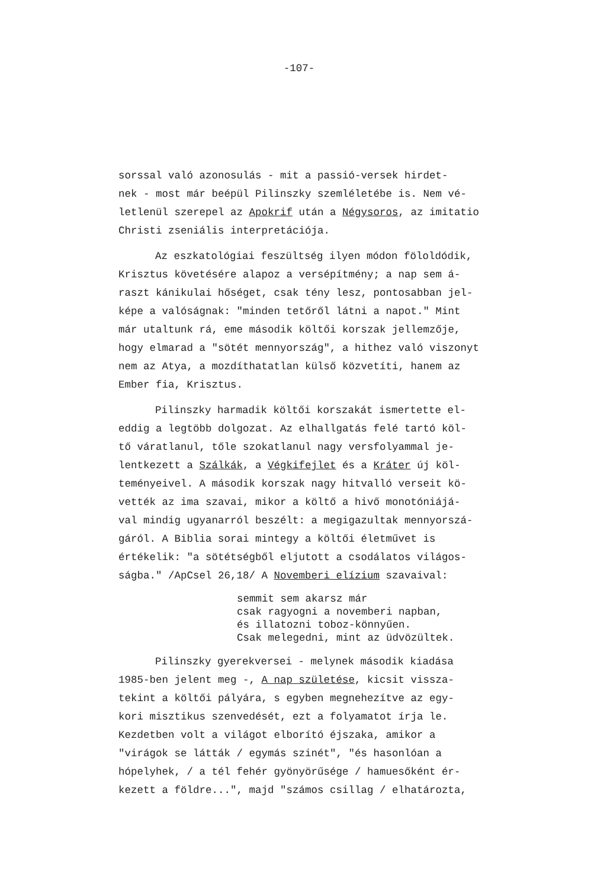-107-
sorssal való azonosulás - mit a passió-versek hirdet-
nek - most már beépül Pilinszky szemléletébe is. Nem vé-
letlenül szerepel az Apokrif után a Négysoros, az imitatio
Christi zseniális interpretációja.
Az eszkatológiai feszültség ilyen módon föloldódik,
Krisztus követésére alapoz a versépítmény; a nap sem á-
raszt kánikulai hőséget, csak tény lesz, pontosabban jel-
képe a valóságnak: "minden tetőről látni a napot." Mint
már utaltunk rá, eme második költői korszak jellemzője,
hogy elmarad a "sötét mennyország", a hithez való viszonyt
nem az Atya, a mozdíthatatlan külső közvetíti, hanem az
Ember fia, Krisztus.
Pilinszky harmadik költői korszakát ismertette el-
eddig a legtöbb dolgozat. Az elhallgatás felé tartó köl-
tő váratlanul, tőle szokatlanul nagy versfolyammal je-
lentkezett a Szálkák, a Végkifejlet és a Kráter új köl-
teményeivel. A második korszak nagy hitvalló verseit kö-
vették az ima szavai, mikor a költő a hivő monotóniájá-
val mindig ugyanarról beszélt: a megigazultak mennyorszá-
gáról. A Biblia sorai mintegy a költői életművet is
értékelik: "a sötétségből eljutott a csodálatos világos-
ságba." /ApCsel 26,18/ A Novemberi elízium szavaival:
semmit sem akarsz már
csak ragyogni a novemberi napban,
és illatozni toboz-könnyűen.
Csak melegedni, mint az üdvözültek.
Pilinszky gyerekversei - melynek második kiadása
1985-ben jelent meg -, A nap születése, kicsit vissza-
tekint a költői pályára, s egyben megnehezítve az egy-
kori misztikus szenvedését, ezt a folyamatot írja le.
Kezdetben volt a világot elborító éjszaka, amikor a
"virágok se látták / egymás szinét", "és hasonlóan a
hópelyhek, / a tél fehér gyönyörűsége / hamuesőként ér-
kezett a földre...", majd "számos csillag / elhatározta,